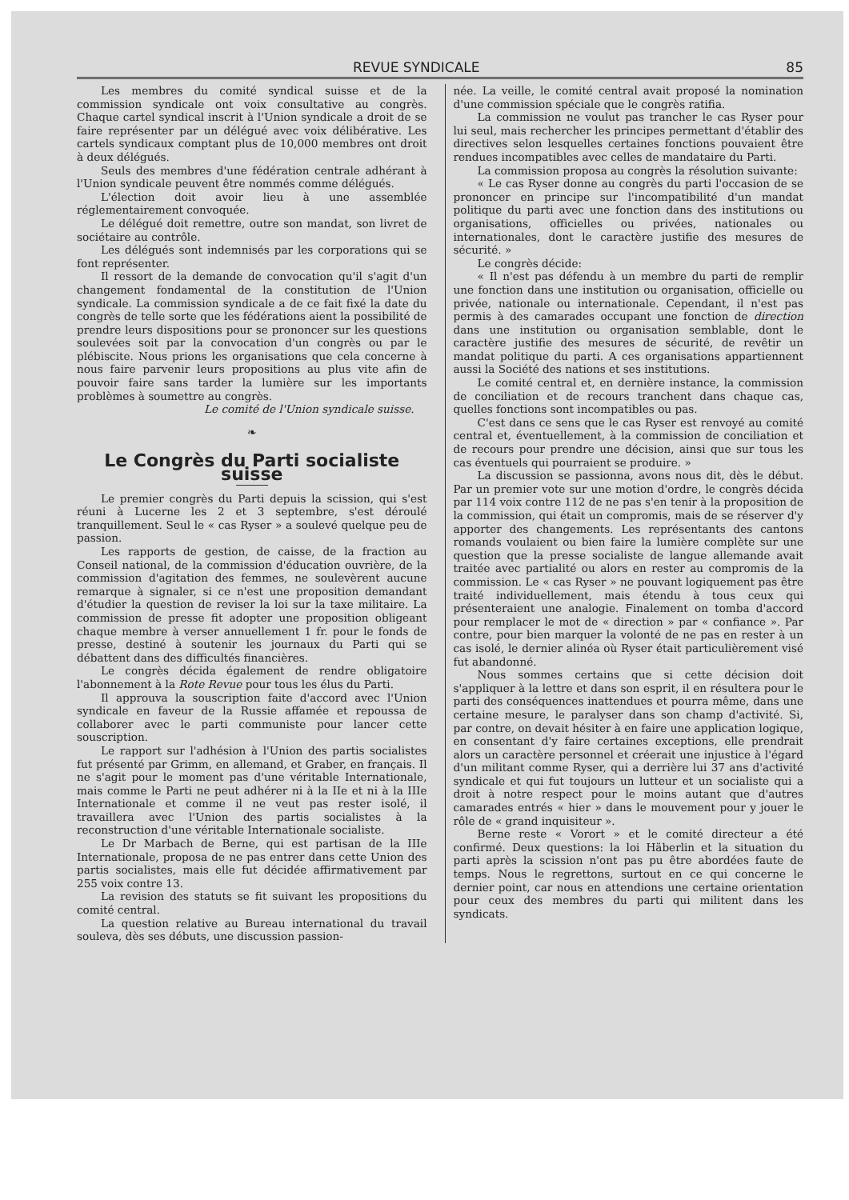REVUE SYNDICALE 85
Les membres du comité syndical suisse et de la commission syndicale ont voix consultative au congrès. Chaque cartel syndical inscrit à l'Union syndicale a droit de se faire représenter par un délégué avec voix délibérative. Les cartels syndicaux comptant plus de 10,000 membres ont droit à deux délégués.
Seuls des membres d'une fédération centrale adhérant à l'Union syndicale peuvent être nommés comme délégués.
L'élection doit avoir lieu à une assemblée réglementairement convoquée.
Le délégué doit remettre, outre son mandat, son livret de sociétaire au contrôle.
Les délégués sont indemnisés par les corporations qui se font représenter.
Il ressort de la demande de convocation qu'il s'agit d'un changement fondamental de la constitution de l'Union syndicale. La commission syndicale a de ce fait fixé la date du congrès de telle sorte que les fédérations aient la possibilité de prendre leurs dispositions pour se prononcer sur les questions soulevées soit par la convocation d'un congrès ou par le plébiscite. Nous prions les organisations que cela concerne à nous faire parvenir leurs propositions au plus vite afin de pouvoir faire sans tarder la lumière sur les importants problèmes à soumettre au congrès.
Le comité de l'Union syndicale suisse.
❧
Le Congrès du Parti socialiste suisse
Le premier congrès du Parti depuis la scission, qui s'est réuni à Lucerne les 2 et 3 septembre, s'est déroulé tranquillement. Seul le « cas Ryser » a soulevé quelque peu de passion.
Les rapports de gestion, de caisse, de la fraction au Conseil national, de la commission d'éducation ouvrière, de la commission d'agitation des femmes, ne soulevèrent aucune remarque à signaler, si ce n'est une proposition demandant d'étudier la question de reviser la loi sur la taxe militaire. La commission de presse fit adopter une proposition obligeant chaque membre à verser annuellement 1 fr. pour le fonds de presse, destiné à soutenir les journaux du Parti qui se débattent dans des difficultés financières.
Le congrès décida également de rendre obligatoire l'abonnement à la Rote Revue pour tous les élus du Parti.
Il approuva la souscription faite d'accord avec l'Union syndicale en faveur de la Russie affamée et repoussa de collaborer avec le parti communiste pour lancer cette souscription.
Le rapport sur l'adhésion à l'Union des partis socialistes fut présenté par Grimm, en allemand, et Graber, en français. Il ne s'agit pour le moment pas d'une véritable Internationale, mais comme le Parti ne peut adhérer ni à la IIe et ni à la IIIe Internationale et comme il ne veut pas rester isolé, il travaillera avec l'Union des partis socialistes à la reconstruction d'une véritable Internationale socialiste.
Le Dr Marbach de Berne, qui est partisan de la IIIe Internationale, proposa de ne pas entrer dans cette Union des partis socialistes, mais elle fut décidée affirmativement par 255 voix contre 13.
La revision des statuts se fit suivant les propositions du comité central.
La question relative au Bureau international du travail souleva, dès ses débuts, une discussion passion-
née. La veille, le comité central avait proposé la nomination d'une commission spéciale que le congrès ratifia.
La commission ne voulut pas trancher le cas Ryser pour lui seul, mais rechercher les principes permettant d'établir des directives selon lesquelles certaines fonctions pouvaient être rendues incompatibles avec celles de mandataire du Parti.
La commission proposa au congrès la résolution suivante:
« Le cas Ryser donne au congrès du parti l'occasion de se prononcer en principe sur l'incompatibilité d'un mandat politique du parti avec une fonction dans des institutions ou organisations, officielles ou privées, nationales ou internationales, dont le caractère justifie des mesures de sécurité. »
Le congrès décide:
« Il n'est pas défendu à un membre du parti de remplir une fonction dans une institution ou organisation, officielle ou privée, nationale ou internationale. Cependant, il n'est pas permis à des camarades occupant une fonction de direction dans une institution ou organisation semblable, dont le caractère justifie des mesures de sécurité, de revêtir un mandat politique du parti. A ces organisations appartiennent aussi la Société des nations et ses institutions.
Le comité central et, en dernière instance, la commission de conciliation et de recours tranchent dans chaque cas, quelles fonctions sont incompatibles ou pas.
C'est dans ce sens que le cas Ryser est renvoyé au comité central et, éventuellement, à la commission de conciliation et de recours pour prendre une décision, ainsi que sur tous les cas éventuels qui pourraient se produire. »
La discussion se passionna, avons nous dit, dès le début. Par un premier vote sur une motion d'ordre, le congrès décida par 114 voix contre 112 de ne pas s'en tenir à la proposition de la commission, qui était un compromis, mais de se réserver d'y apporter des changements. Les représentants des cantons romands voulaient ou bien faire la lumière complète sur une question que la presse socialiste de langue allemande avait traitée avec partialité ou alors en rester au compromis de la commission. Le « cas Ryser » ne pouvant logiquement pas être traité individuellement, mais étendu à tous ceux qui présenteraient une analogie. Finalement on tomba d'accord pour remplacer le mot de « direction » par « confiance ». Par contre, pour bien marquer la volonté de ne pas en rester à un cas isolé, le dernier alinéa où Ryser était particulièrement visé fut abandonné.
Nous sommes certains que si cette décision doit s'appliquer à la lettre et dans son esprit, il en résultera pour le parti des conséquences inattendues et pourra même, dans une certaine mesure, le paralyser dans son champ d'activité. Si, par contre, on devait hésiter à en faire une application logique, en consentant d'y faire certaines exceptions, elle prendrait alors un caractère personnel et créerait une injustice à l'égard d'un militant comme Ryser, qui a derrière lui 37 ans d'activité syndicale et qui fut toujours un lutteur et un socialiste qui a droit à notre respect pour le moins autant que d'autres camarades entrés « hier » dans le mouvement pour y jouer le rôle de « grand inquisiteur ».
Berne reste « Vorort » et le comité directeur a été confirmé. Deux questions: la loi Häberlin et la situation du parti après la scission n'ont pas pu être abordées faute de temps. Nous le regrettons, surtout en ce qui concerne le dernier point, car nous en attendions une certaine orientation pour ceux des membres du parti qui militent dans les syndicats.